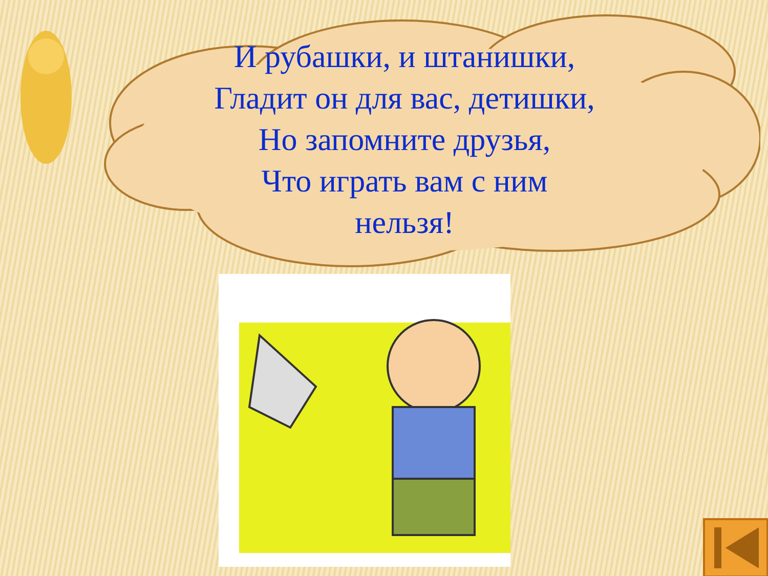И рубашки, и штанишки,
Гладит он для вас, детишки,
Но запомните друзья,
Что играть вам с ним
нельзя!